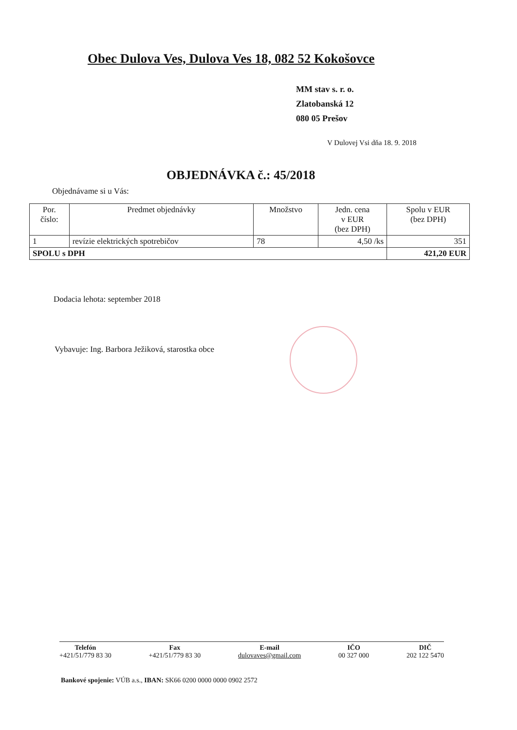Obec Dulova Ves, Dulova Ves 18, 082 52 Kokošovce
MM stav s. r. o.
Zlatobanská 12
080 05 Prešov
V Dulovej Vsi dňa 18. 9. 2018
OBJEDNÁVKA č.: 45/2018
Objednávame si u Vás:
| Por. číslo: | Predmet objednávky | Množstvo | Jedn. cena v EUR (bez DPH) | Spolu v EUR (bez DPH) |
| --- | --- | --- | --- | --- |
| 1 | revízie elektrických spotrebičov | 78 | 4,50 /ks | 351 |
| SPOLU s DPH | | | | 421,20 EUR |
Dodacia lehota: september 2018
Vybavuje: Ing. Barbora Ježiková, starostka obce
Telefón
+421/51/779 83 30
Fax
+421/51/779 83 30
E-mail
dulovaves@gmail.com
IČO
00 327 000
DIČ
202 122 5470
Bankové spojenie: VÚB a.s., IBAN: SK66 0200 0000 0000 0902 2572